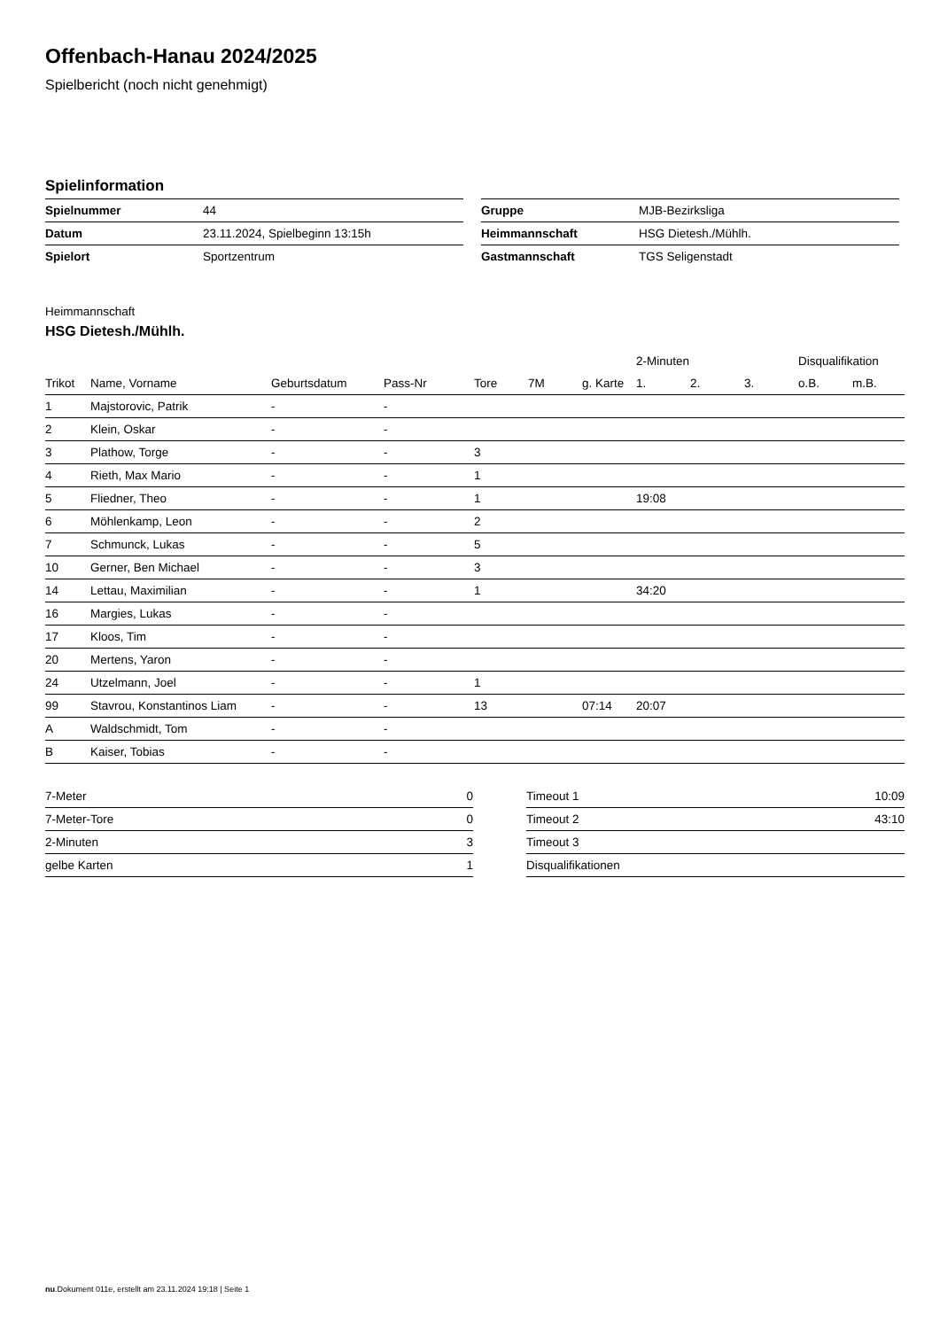Offenbach-Hanau 2024/2025
Spielbericht (noch nicht genehmigt)
Spielinformation
| Spielnummer | 44 |
| Datum | 23.11.2024, Spielbeginn 13:15h |
| Spielort | Sportzentrum |
| Gruppe | MJB-Bezirksliga |
| Heimmannschaft | HSG Dietesh./Mühlh. |
| Gastmannschaft | TGS Seligenstadt |
Heimmannschaft
HSG Dietesh./Mühlh.
| | | | | | | | 2-Minuten | | | Disqualifikation | |
| --- | --- | --- | --- | --- | --- | --- | --- | --- | --- | --- | --- |
| Trikot | Name, Vorname | Geburtsdatum | Pass-Nr | Tore | 7M | g. Karte | 1. | 2. | 3. | o.B. | m.B. |
| 1 | Majstorovic, Patrik | - | - | | | | | | | | |
| 2 | Klein, Oskar | - | - | | | | | | | | |
| 3 | Plathow, Torge | - | - | 3 | | | | | | | |
| 4 | Rieth, Max Mario | - | - | 1 | | | | | | | |
| 5 | Fliedner, Theo | - | - | 1 | | | 19:08 | | | | |
| 6 | Möhlenkamp, Leon | - | - | 2 | | | | | | | |
| 7 | Schmunck, Lukas | - | - | 5 | | | | | | | |
| 10 | Gerner, Ben Michael | - | - | 3 | | | | | | | |
| 14 | Lettau, Maximilian | - | - | 1 | | | 34:20 | | | | |
| 16 | Margies, Lukas | - | - | | | | | | | | |
| 17 | Kloos, Tim | - | - | | | | | | | | |
| 20 | Mertens, Yaron | - | - | | | | | | | | |
| 24 | Utzelmann, Joel | - | - | 1 | | | | | | | |
| 99 | Stavrou, Konstantinos Liam | - | - | 13 | | 07:14 | 20:07 | | | | |
| A | Waldschmidt, Tom | - | - | | | | | | | | |
| B | Kaiser, Tobias | - | - | | | | | | | | |
| 7-Meter | 0 |
| 7-Meter-Tore | 0 |
| 2-Minuten | 3 |
| gelbe Karten | 1 |
| Timeout 1 | 10:09 |
| Timeout 2 | 43:10 |
| Timeout 3 | |
| Disqualifikationen | |
nu.Dokument 011e, erstellt am 23.11.2024 19:18 | Seite 1